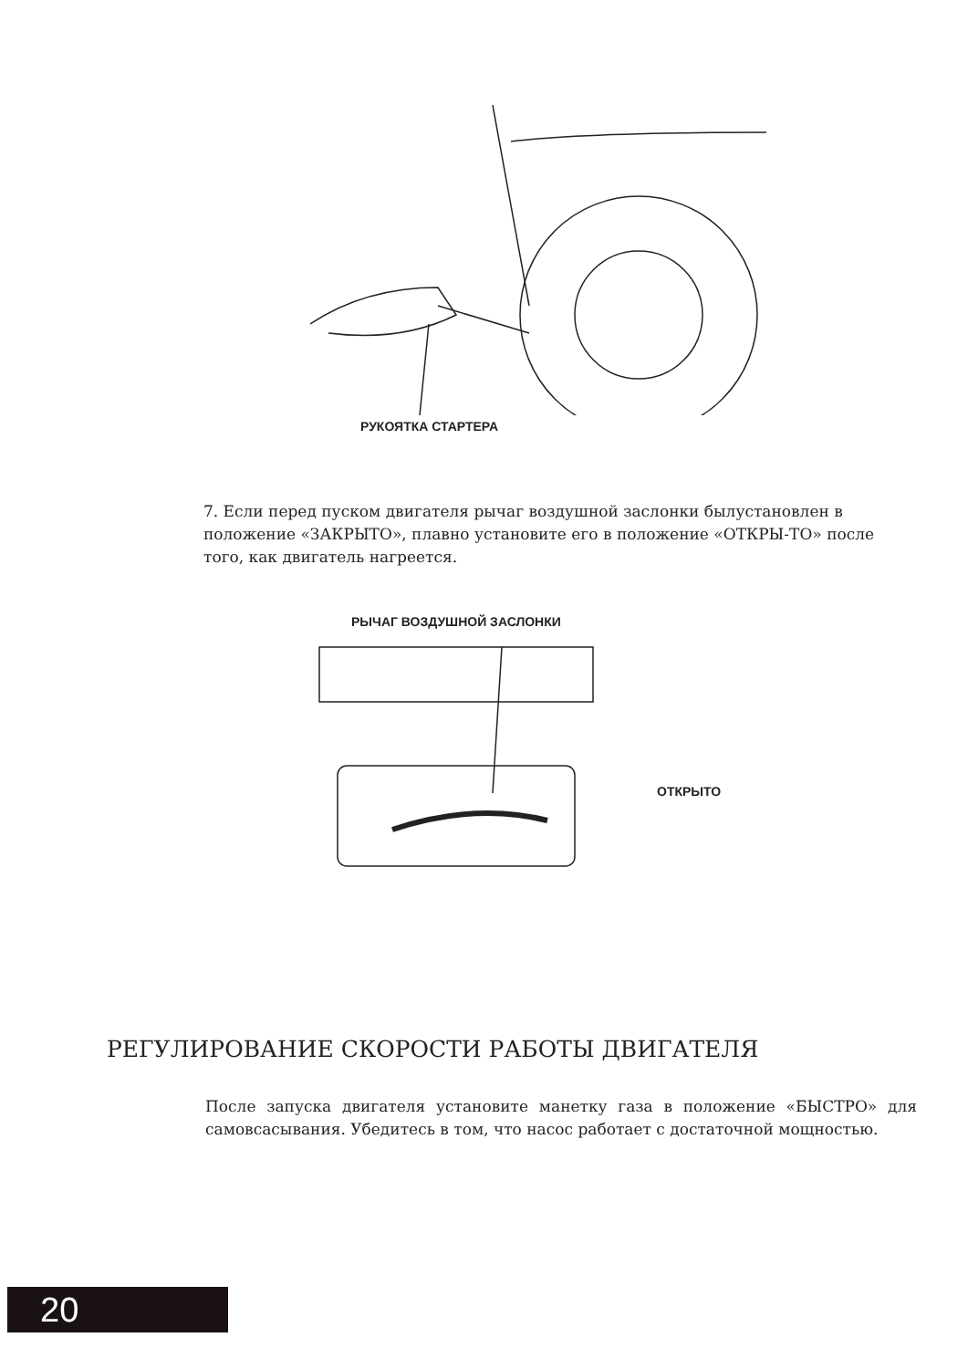РУКОЯТКА СТАРТЕРА
7. Если перед пуском двигателя рычаг воздушной заслонки былустановлен в положение «ЗАКРЫТО», плавно установите его в положение «ОТКРЫ-ТО» после того, как двигатель нагреется.
РЫЧАГ ВОЗДУШНОЙ ЗАСЛОНКИ
ОТКРЫТО
РЕГУЛИРОВАНИЕ СКОРОСТИ РАБОТЫ ДВИГАТЕЛЯ
После запуска двигателя установите манетку газа в положение «БЫСТРО» для самовсасывания. Убедитесь в том, что насос работает с достаточной мощностью.
20